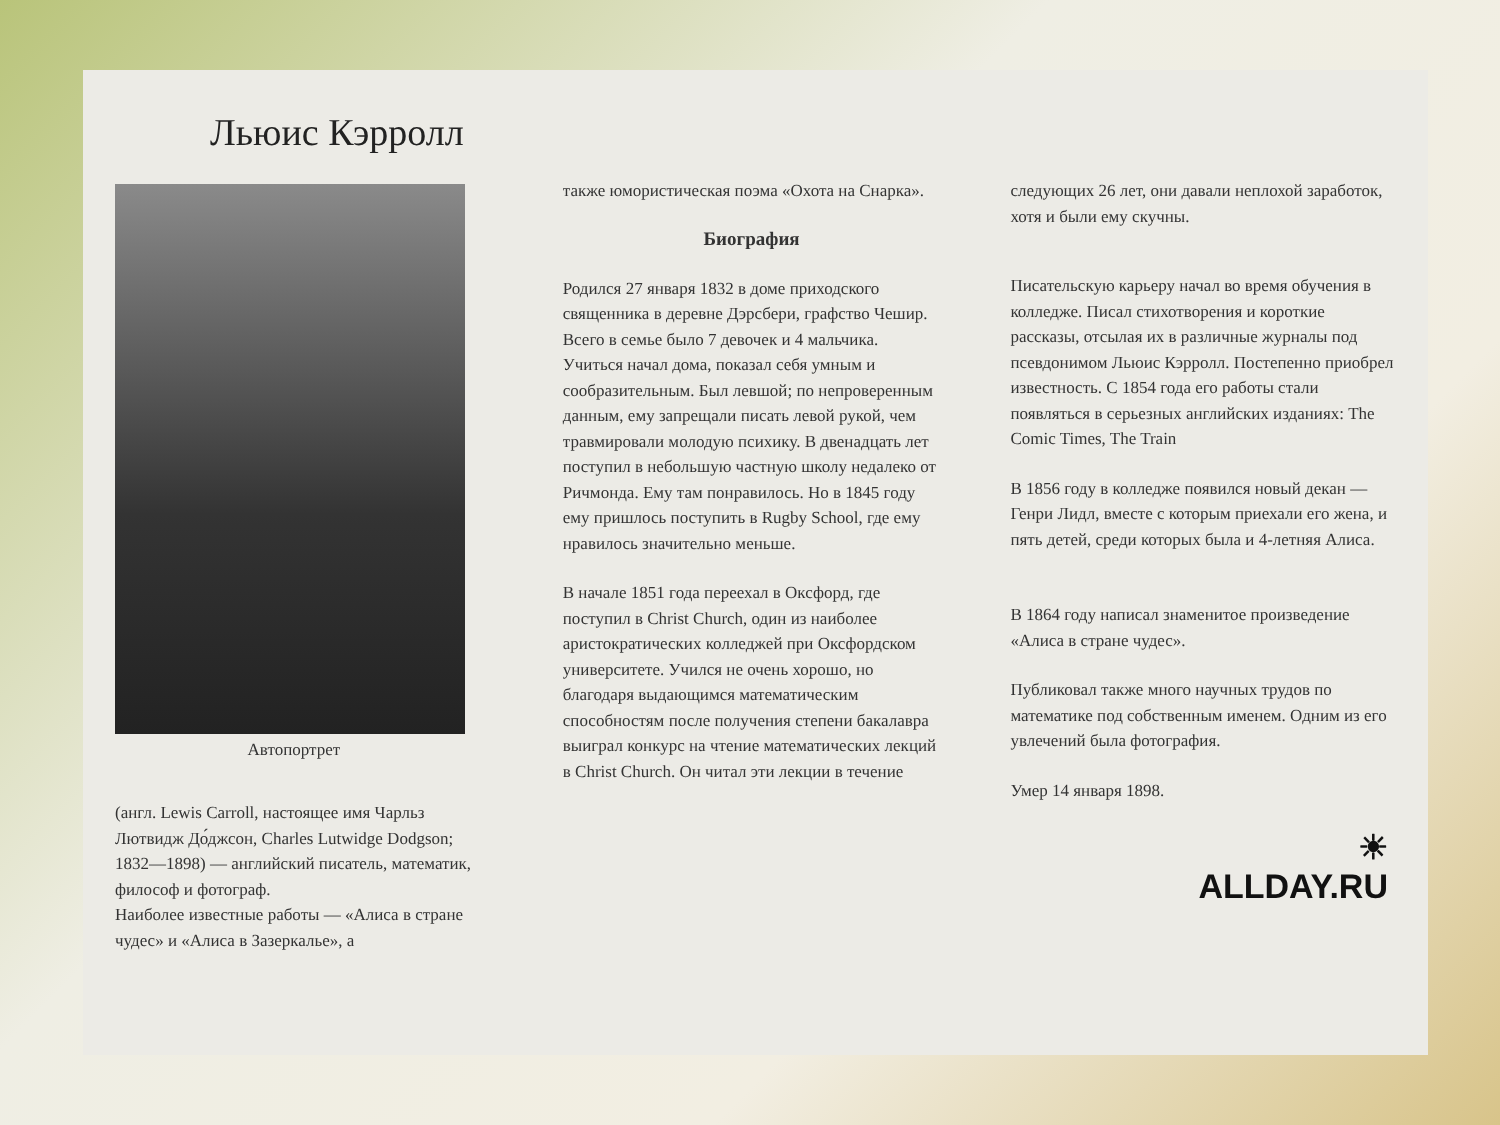Льюис Кэрролл
Автопортрет
(англ. Lewis Carroll, настоящее имя Чарльз Лютвидж До́джсон, Charles Lutwidge Dodgson; 1832—1898) — английский писатель, математик, философ и фотограф.
Наиболее известные работы — «Алиса в стране чудес» и «Алиса в Зазеркалье», а
также юмористическая поэма «Охота на Снарка».
Биография
Родился 27 января 1832 в доме приходского священника в деревне Дэрсбери, графство Чешир. Всего в семье было 7 девочек и 4 мальчика. Учиться начал дома, показал себя умным и сообразительным. Был левшой; по непроверенным данным, ему запрещали писать левой рукой, чем травмировали молодую психику. В двенадцать лет поступил в небольшую частную школу недалеко от Ричмонда. Ему там понравилось. Но в 1845 году ему пришлось поступить в Rugby School, где ему нравилось значительно меньше.
В начале 1851 года переехал в Оксфорд, где поступил в Christ Church, один из наиболее аристократических колледжей при Оксфордском университете. Учился не очень хорошо, но благодаря выдающимся математическим способностям после получения степени бакалавра выиграл конкурс на чтение математических лекций в Christ Church. Он читал эти лекции в течение
следующих 26 лет, они давали неплохой заработок, хотя и были ему скучны.
Писательскую карьеру начал во время обучения в колледже. Писал стихотворения и короткие рассказы, отсылая их в различные журналы под псевдонимом Льюис Кэрролл. Постепенно приобрел известность. С 1854 года его работы стали появляться в серьезных английских изданиях: The Comic Times, The Train
В 1856 году в колледже появился новый декан — Генри Лидл, вместе с которым приехали его жена, и пять детей, среди которых была и 4-летняя Алиса.
В 1864 году написал знаменитое произведение «Алиса в стране чудес».
Публиковал также много научных трудов по математике под собственным именем. Одним из его увлечений была фотография.
Умер 14 января 1898.
☀
ALLDAY.RU